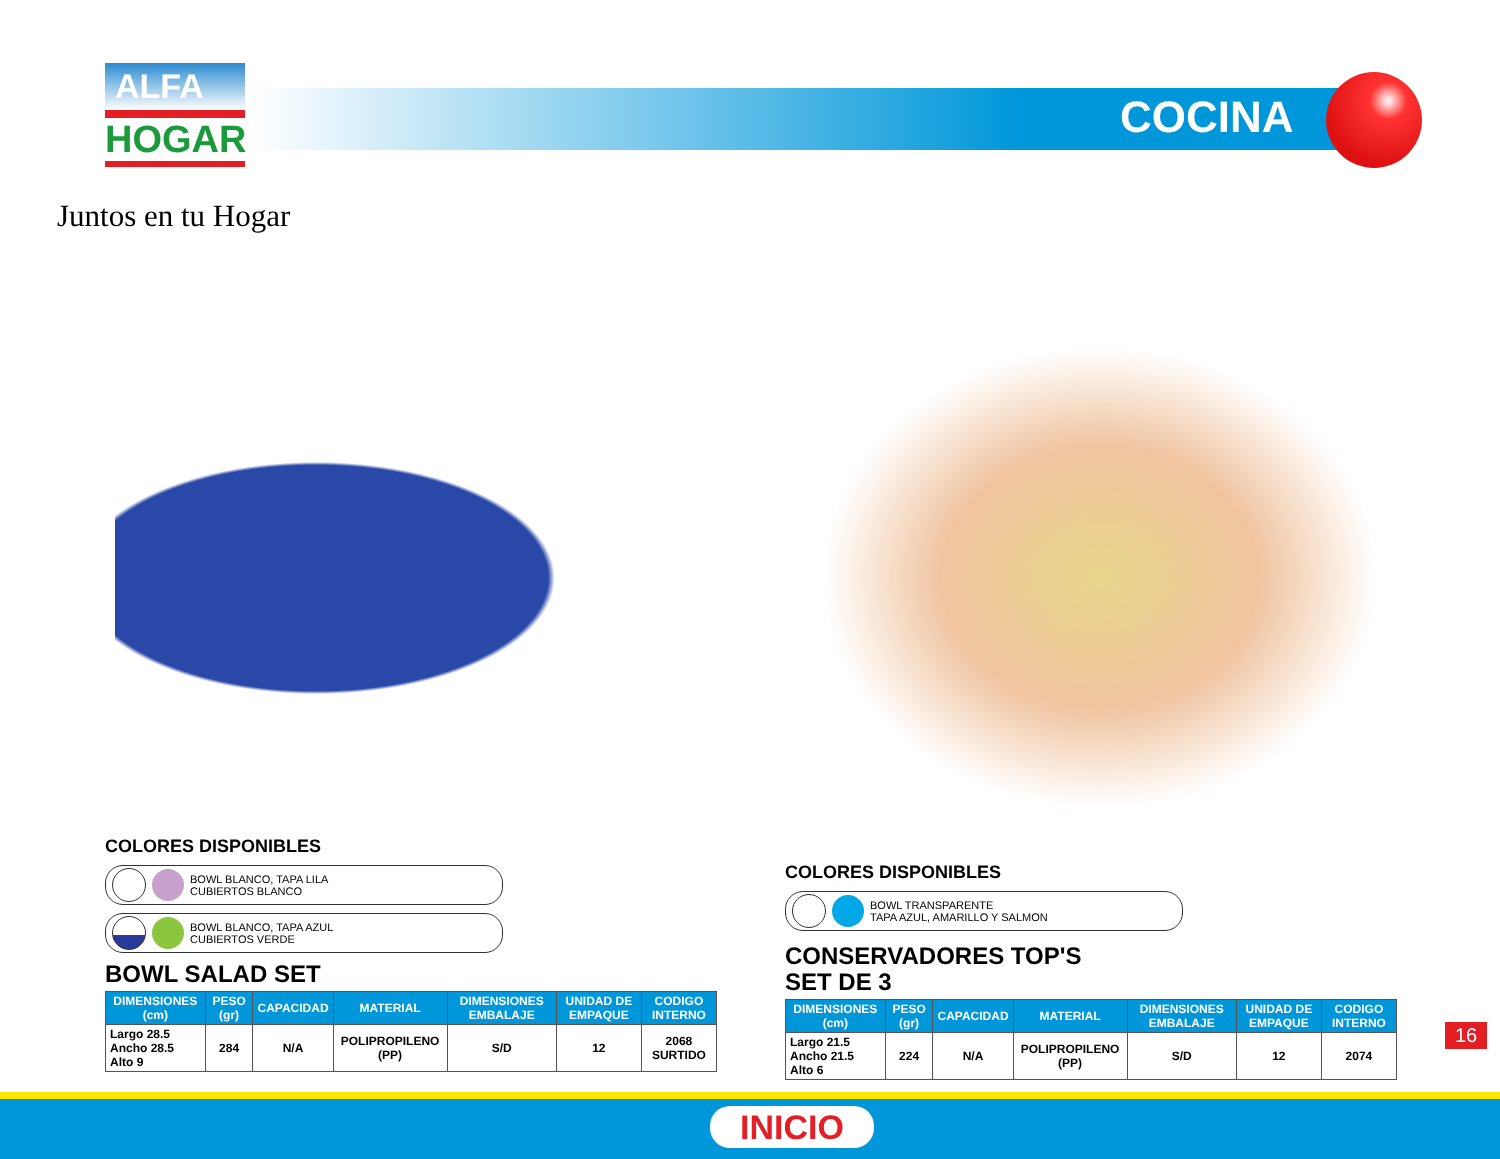ALFA
HOGAR
Juntos en tu Hogar
COCINA
COLORES DISPONIBLES
BOWL BLANCO, TAPA LILA
CUBIERTOS BLANCO
BOWL BLANCO, TAPA AZUL
CUBIERTOS VERDE
BOWL SALAD SET
| DIMENSIONES (cm) | PESO (gr) | CAPACIDAD | MATERIAL | DIMENSIONES EMBALAJE | UNIDAD DE EMPAQUE | CODIGO INTERNO |
| --- | --- | --- | --- | --- | --- | --- |
| Largo 28.5 Ancho 28.5 Alto 9 | 284 | N/A | POLIPROPILENO (PP) | S/D | 12 | 2068 SURTIDO |
COLORES DISPONIBLES
BOWL TRANSPARENTE
TAPA AZUL, AMARILLO Y SALMON
CONSERVADORES TOP'S
SET DE 3
| DIMENSIONES (cm) | PESO (gr) | CAPACIDAD | MATERIAL | DIMENSIONES EMBALAJE | UNIDAD DE EMPAQUE | CODIGO INTERNO |
| --- | --- | --- | --- | --- | --- | --- |
| Largo 21.5 Ancho 21.5 Alto 6 | 224 | N/A | POLIPROPILENO (PP) | S/D | 12 | 2074 |
16
INICIO